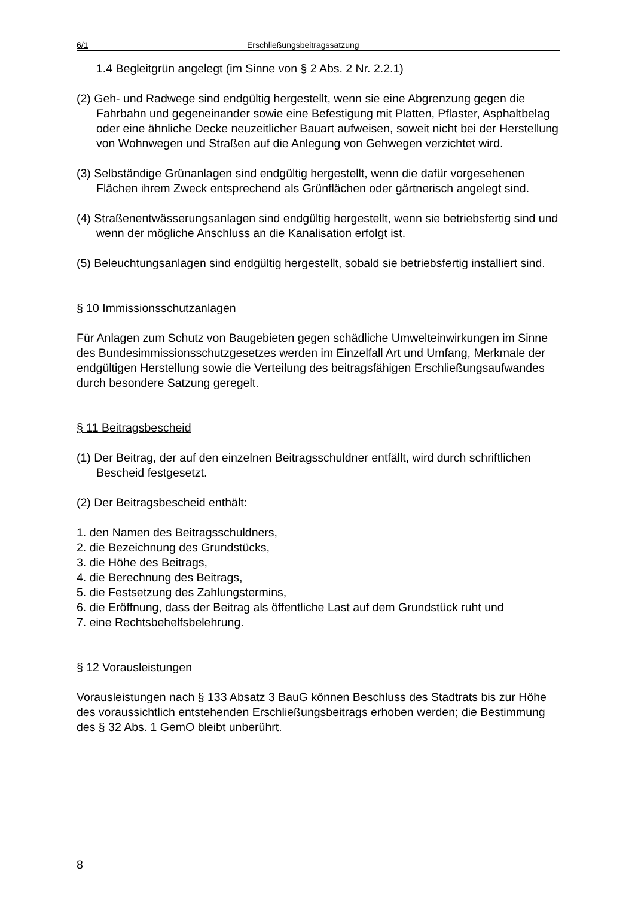6/1 Erschließungsbeitragssatzung
1.4 Begleitgrün angelegt (im Sinne von § 2 Abs. 2 Nr. 2.2.1)
(2) Geh- und Radwege sind endgültig hergestellt, wenn sie eine Abgrenzung gegen die Fahrbahn und gegeneinander sowie eine Befestigung mit Platten, Pflaster, Asphaltbelag oder eine ähnliche Decke neuzeitlicher Bauart aufweisen, soweit nicht bei der Herstellung von Wohnwegen und Straßen auf die Anlegung von Gehwegen verzichtet wird.
(3) Selbständige Grünanlagen sind endgültig hergestellt, wenn die dafür vorgesehenen Flächen ihrem Zweck entsprechend als Grünflächen oder gärtnerisch angelegt sind.
(4) Straßenentwässerungsanlagen sind endgültig hergestellt, wenn sie betriebsfertig sind und wenn der mögliche Anschluss an die Kanalisation erfolgt ist.
(5) Beleuchtungsanlagen sind endgültig hergestellt, sobald sie betriebsfertig installiert sind.
§ 10 Immissionsschutzanlagen
Für Anlagen zum Schutz von Baugebieten gegen schädliche Umwelteinwirkungen im Sinne des Bundesimmissionsschutzgesetzes werden im Einzelfall Art und Umfang, Merkmale der endgültigen Herstellung sowie die Verteilung des beitragsfähigen Erschließungsaufwandes durch besondere Satzung geregelt.
§ 11 Beitragsbescheid
(1) Der Beitrag, der auf den einzelnen Beitragsschuldner entfällt, wird durch schriftlichen Bescheid festgesetzt.
(2) Der Beitragsbescheid enthält:
1. den Namen des Beitragsschuldners,
2. die Bezeichnung des Grundstücks,
3. die Höhe des Beitrags,
4. die Berechnung des Beitrags,
5. die Festsetzung des Zahlungstermins,
6. die Eröffnung, dass der Beitrag als öffentliche Last auf dem Grundstück ruht und
7. eine Rechtsbehelfsbelehrung.
§ 12 Vorausleistungen
Vorausleistungen nach § 133 Absatz 3 BauG können Beschluss des Stadtrats bis zur Höhe des voraussichtlich entstehenden Erschließungsbeitrags erhoben werden; die Bestimmung des § 32 Abs. 1 GemO bleibt unberührt.
8